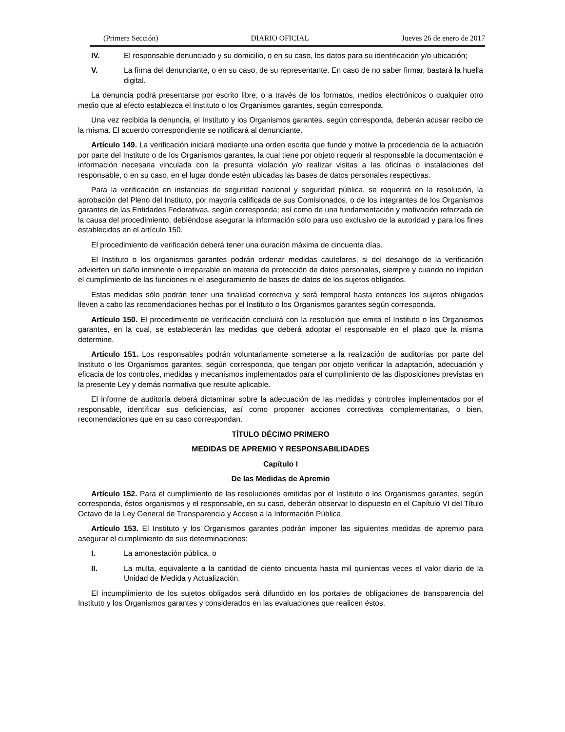(Primera Sección) DIARIO OFICIAL Jueves 26 de enero de 2017
IV. El responsable denunciado y su domicilio, o en su caso, los datos para su identificación y/o ubicación;
V. La firma del denunciante, o en su caso, de su representante. En caso de no saber firmar, bastará la huella digital.
La denuncia podrá presentarse por escrito libre, o a través de los formatos, medios electrónicos o cualquier otro medio que al efecto establezca el Instituto o los Organismos garantes, según corresponda.
Una vez recibida la denuncia, el Instituto y los Organismos garantes, según corresponda, deberán acusar recibo de la misma. El acuerdo correspondiente se notificará al denunciante.
Artículo 149. La verificación iniciará mediante una orden escrita que funde y motive la procedencia de la actuación por parte del Instituto o de los Organismos garantes, la cual tiene por objeto requerir al responsable la documentación e información necesaria vinculada con la presunta violación y/o realizar visitas a las oficinas o instalaciones del responsable, o en su caso, en el lugar donde estén ubicadas las bases de datos personales respectivas.
Para la verificación en instancias de seguridad nacional y seguridad pública, se requerirá en la resolución, la aprobación del Pleno del Instituto, por mayoría calificada de sus Comisionados, o de los integrantes de los Organismos garantes de las Entidades Federativas, según corresponda; así como de una fundamentación y motivación reforzada de la causa del procedimiento, debiéndose asegurar la información sólo para uso exclusivo de la autoridad y para los fines establecidos en el artículo 150.
El procedimiento de verificación deberá tener una duración máxima de cincuenta días.
El Instituto o los organismos garantes podrán ordenar medidas cautelares, si del desahogo de la verificación advierten un daño inminente o irreparable en materia de protección de datos personales, siempre y cuando no impidan el cumplimiento de las funciones ni el aseguramiento de bases de datos de los sujetos obligados.
Estas medidas sólo podrán tener una finalidad correctiva y será temporal hasta entonces los sujetos obligados lleven a cabo las recomendaciones hechas por el Instituto o los Organismos garantes según corresponda.
Artículo 150. El procedimiento de verificación concluirá con la resolución que emita el Instituto o los Organismos garantes, en la cual, se establecerán las medidas que deberá adoptar el responsable en el plazo que la misma determine.
Artículo 151. Los responsables podrán voluntariamente someterse a la realización de auditorías por parte del Instituto o los Organismos garantes, según corresponda, que tengan por objeto verificar la adaptación, adecuación y eficacia de los controles, medidas y mecanismos implementados para el cumplimiento de las disposiciones previstas en la presente Ley y demás normativa que resulte aplicable.
El informe de auditoría deberá dictaminar sobre la adecuación de las medidas y controles implementados por el responsable, identificar sus deficiencias, así como proponer acciones correctivas complementarias, o bien, recomendaciones que en su caso correspondan.
TÍTULO DÉCIMO PRIMERO
MEDIDAS DE APREMIO Y RESPONSABILIDADES
Capítulo I
De las Medidas de Apremio
Artículo 152. Para el cumplimiento de las resoluciones emitidas por el Instituto o los Organismos garantes, según corresponda, éstos organismos y el responsable, en su caso, deberán observar lo dispuesto en el Capítulo VI del Título Octavo de la Ley General de Transparencia y Acceso a la Información Pública.
Artículo 153. El Instituto y los Organismos garantes podrán imponer las siguientes medidas de apremio para asegurar el cumplimiento de sus determinaciones:
I. La amonestación pública, o
II. La multa, equivalente a la cantidad de ciento cincuenta hasta mil quinientas veces el valor diario de la Unidad de Medida y Actualización.
El incumplimiento de los sujetos obligados será difundido en los portales de obligaciones de transparencia del Instituto y los Organismos garantes y considerados en las evaluaciones que realicen éstos.